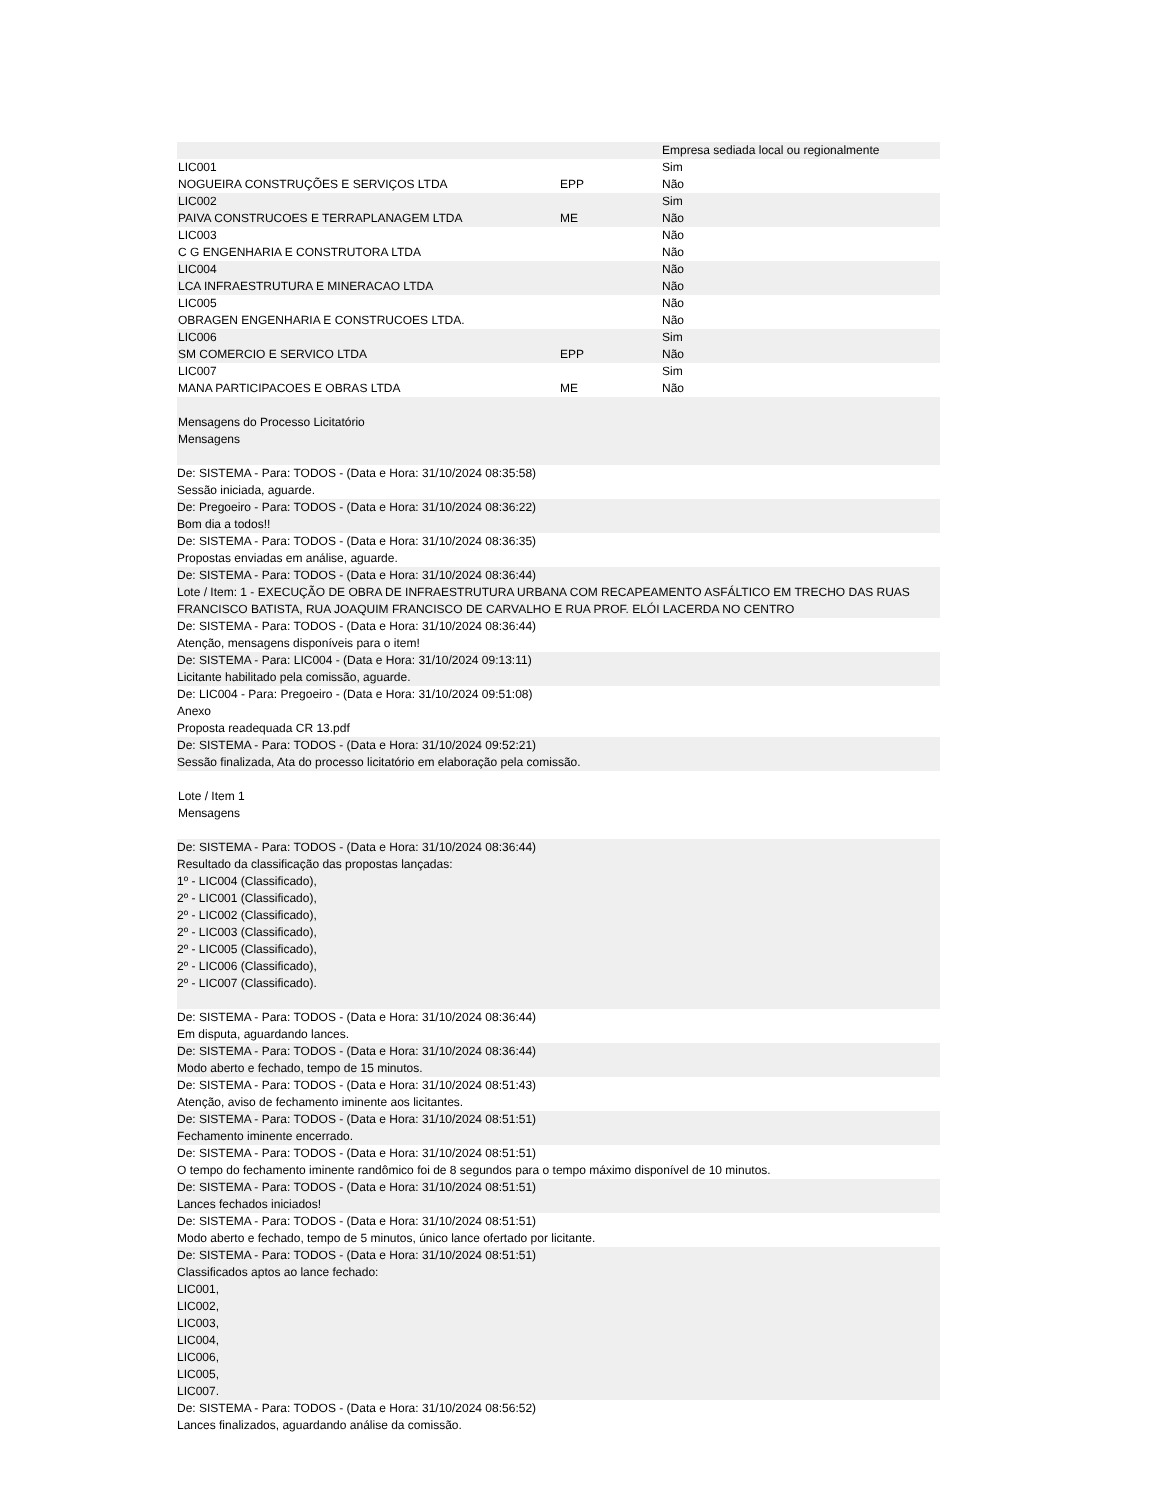| | | Empresa sediada local ou regionalmente |
| LIC001 | | Sim |
| NOGUEIRA CONSTRUÇÕES E SERVIÇOS LTDA | EPP | Não |
| LIC002 | | Sim |
| PAIVA CONSTRUCOES E TERRAPLANAGEM LTDA | ME | Não |
| LIC003 | | Não |
| C G ENGENHARIA E CONSTRUTORA LTDA | | Não |
| LIC004 | | Não |
| LCA INFRAESTRUTURA E MINERACAO LTDA | | Não |
| LIC005 | | Não |
| OBRAGEN ENGENHARIA E CONSTRUCOES LTDA. | | Não |
| LIC006 | | Sim |
| SM COMERCIO E SERVICO LTDA | EPP | Não |
| LIC007 | | Sim |
| MANA PARTICIPACOES E OBRAS LTDA | ME | Não |
Mensagens do Processo Licitatório
Mensagens
De: SISTEMA - Para: TODOS - (Data e Hora: 31/10/2024 08:35:58)
Sessão iniciada, aguarde.
De: Pregoeiro - Para: TODOS - (Data e Hora: 31/10/2024 08:36:22)
Bom dia a todos!!
De: SISTEMA - Para: TODOS - (Data e Hora: 31/10/2024 08:36:35)
Propostas enviadas em análise, aguarde.
De: SISTEMA - Para: TODOS - (Data e Hora: 31/10/2024 08:36:44)
Lote / Item: 1 - EXECUÇÃO DE OBRA DE INFRAESTRUTURA URBANA COM RECAPEAMENTO ASFÁLTICO EM TRECHO DAS RUAS FRANCISCO BATISTA, RUA JOAQUIM FRANCISCO DE CARVALHO E RUA PROF. ELÓI LACERDA NO CENTRO
De: SISTEMA - Para: TODOS - (Data e Hora: 31/10/2024 08:36:44)
Atenção, mensagens disponíveis para o item!
De: SISTEMA - Para: LIC004 - (Data e Hora: 31/10/2024 09:13:11)
Licitante habilitado pela comissão, aguarde.
De: LIC004 - Para: Pregoeiro - (Data e Hora: 31/10/2024 09:51:08)
Anexo
Proposta readequada CR 13.pdf
De: SISTEMA - Para: TODOS - (Data e Hora: 31/10/2024 09:52:21)
Sessão finalizada, Ata do processo licitatório em elaboração pela comissão.
Lote / Item 1
Mensagens
De: SISTEMA - Para: TODOS - (Data e Hora: 31/10/2024 08:36:44)
Resultado da classificação das propostas lançadas:
1º - LIC004 (Classificado),
2º - LIC001 (Classificado),
2º - LIC002 (Classificado),
2º - LIC003 (Classificado),
2º - LIC005 (Classificado),
2º - LIC006 (Classificado),
2º - LIC007 (Classificado).
De: SISTEMA - Para: TODOS - (Data e Hora: 31/10/2024 08:36:44)
Em disputa, aguardando lances.
De: SISTEMA - Para: TODOS - (Data e Hora: 31/10/2024 08:36:44)
Modo aberto e fechado, tempo de 15 minutos.
De: SISTEMA - Para: TODOS - (Data e Hora: 31/10/2024 08:51:43)
Atenção, aviso de fechamento iminente aos licitantes.
De: SISTEMA - Para: TODOS - (Data e Hora: 31/10/2024 08:51:51)
Fechamento iminente encerrado.
De: SISTEMA - Para: TODOS - (Data e Hora: 31/10/2024 08:51:51)
O tempo do fechamento iminente randômico foi de 8 segundos para o tempo máximo disponível de 10 minutos.
De: SISTEMA - Para: TODOS - (Data e Hora: 31/10/2024 08:51:51)
Lances fechados iniciados!
De: SISTEMA - Para: TODOS - (Data e Hora: 31/10/2024 08:51:51)
Modo aberto e fechado, tempo de 5 minutos, único lance ofertado por licitante.
De: SISTEMA - Para: TODOS - (Data e Hora: 31/10/2024 08:51:51)
Classificados aptos ao lance fechado:
LIC001,
LIC002,
LIC003,
LIC004,
LIC006,
LIC005,
LIC007.
De: SISTEMA - Para: TODOS - (Data e Hora: 31/10/2024 08:56:52)
Lances finalizados, aguardando análise da comissão.